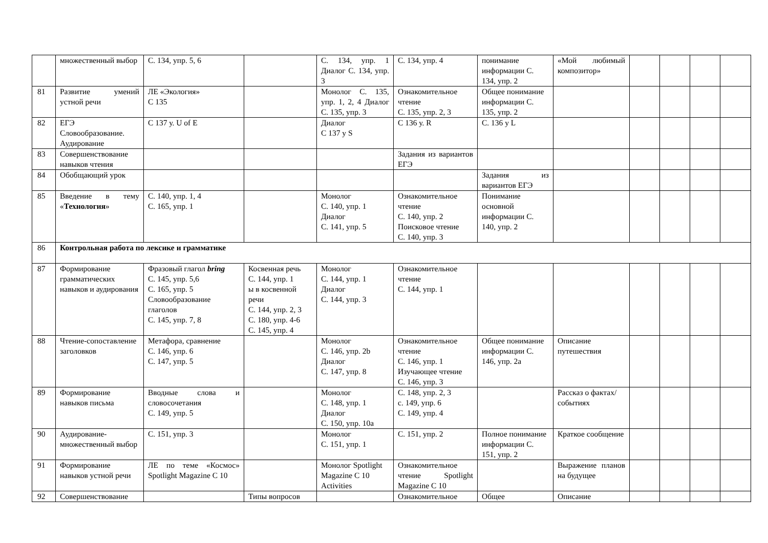| | множественный выбор | С. 134, упр. 5, 6 | | С. 134, упр. 1 Диалог С. 134, упр. 3 | С. 134, упр. 4 | понимание информации С. 134, упр. 2 | «Мой любимый композитор» | | | | |
| 81 | Развитие умений устной речи | ЛЕ «Экология» С 135 | | Монолог С. 135, упр. 1, 2, 4 Диалог С. 135, упр. 3 | Ознакомительное чтение С. 135, упр. 2, 3 | Общее понимание информации С. 135, упр. 2 | | | | | |
| 82 | ЕГЭ Словообразование. Аудирование | С 137 у. U of E | | Диалог С 137 у S | С 136 у. R | С. 136 у L | | | | | |
| 83 | Совершенствование навыков чтения | | | | Задания из вариантов ЕГЭ | | | | | | |
| 84 | Обобщающий урок | | | | | Задания из вариантов ЕГЭ | | | | | |
| 85 | Введение в тему « Технология » | С. 140, упр. 1, 4 С. 165, упр. 1 | | Монолог С. 140, упр. 1 Диалог С. 141, упр. 5 | Ознакомительное чтение С. 140, упр. 2 Поисковое чтение С. 140, упр. 3 | Понимание основной информации С. 140, упр. 2 | | | | | |
| 86 | Контрольная работа по лексике и грамматике | | | | | | | | | | |
| 87 | Формирование грамматических навыков и аудирования | Фразовый глагол bring С. 145, упр. 5,6 С. 165, упр. 5 Словообразование глаголов С. 145, упр. 7, 8 | Косвенная речь С. 144, упр. 1 ы в косвенной речи С. 144, упр. 2, 3 С. 180, упр. 4-6 С. 145, упр. 4 | Монолог С. 144, упр. 1 Диалог С. 144, упр. 3 | Ознакомительное чтение С. 144, упр. 1 | | | | | | |
| 88 | Чтение-сопоставление заголовков | Метафора, сравнение С. 146, упр. 6 С. 147, упр. 5 | | Монолог С. 146, упр. 2b Диалог С. 147, упр. 8 | Ознакомительное чтение С. 146, упр. 1 Изучающее чтение С. 146, упр. 3 | Общее понимание информации С. 146, упр. 2а | Описание путешествия | | | | |
| 89 | Формирование навыков письма | Вводные слова и словосочетания С. 149, упр. 5 | | Монолог С. 148, упр. 1 Диалог С. 150, упр. 10а | С. 148, упр. 2, 3 с. 149, упр. 6 С. 149, упр. 4 | | Рассказ о фактах/ событиях | | | | |
| 90 | Аудирование-множественный выбор | С. 151, упр. 3 | | Монолог С. 151, упр. 1 | С. 151, упр. 2 | Полное понимание информации С. 151, упр. 2 | Краткое сообщение | | | | |
| 91 | Формирование навыков устной речи | ЛЕ по теме «Космос» Spotlight Magazine С 10 | | Монолог Spotlight Magazine С 10 Activities | Ознакомительное чтение Spotlight Magazine С 10 | | Выражение планов на будущее | | | | |
| 92 | Совершенствование | | Типы вопросов | | Ознакомительное | Общее | Описание | | | | |